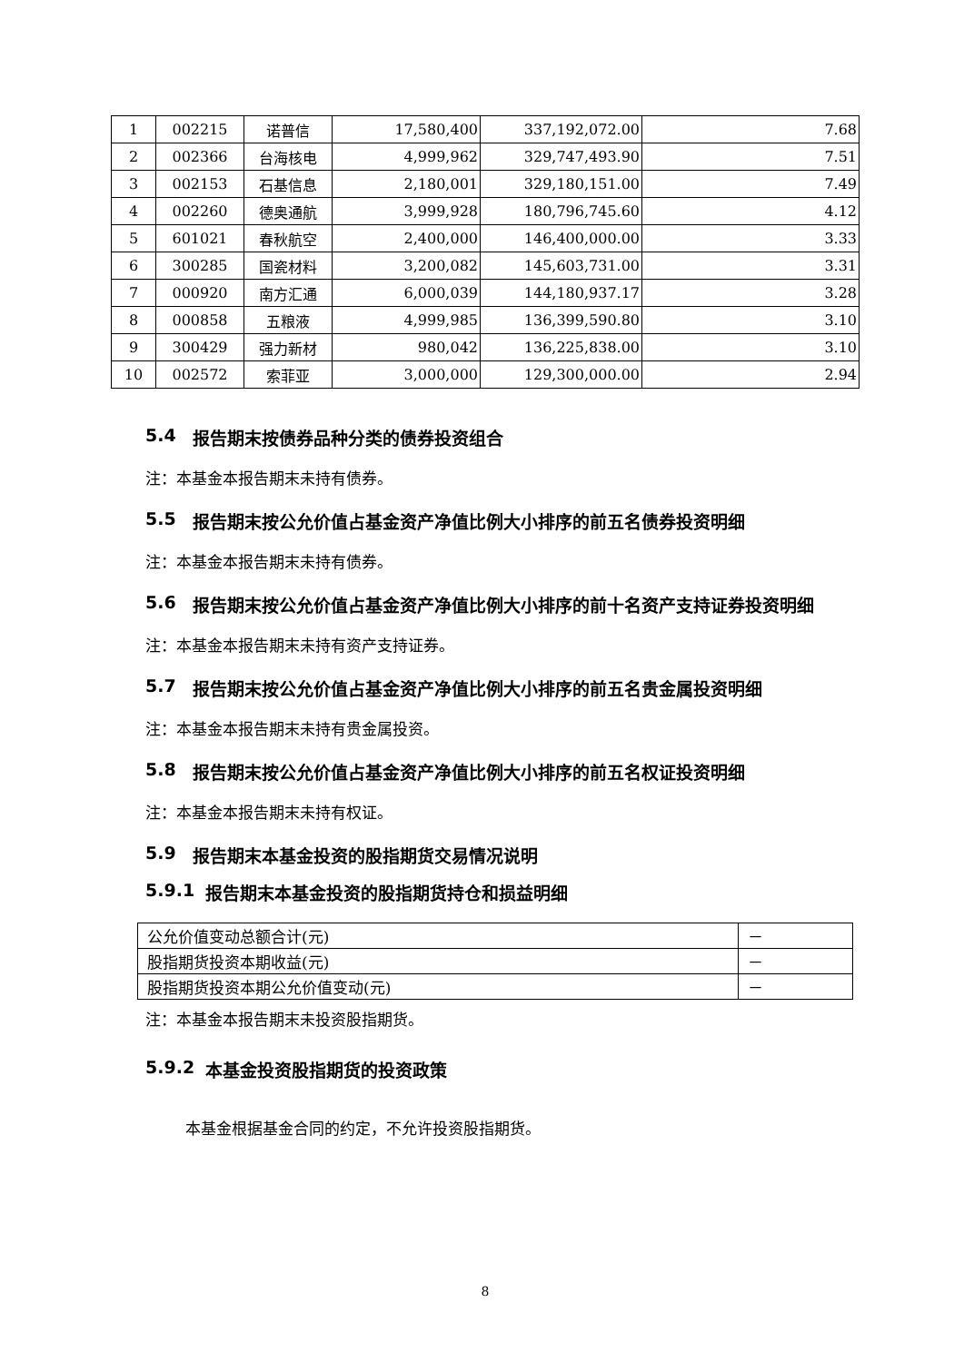| 1 | 002215 | 诺普信 | 17,580,400 | 337,192,072.00 | 7.68 |
| 2 | 002366 | 台海核电 | 4,999,962 | 329,747,493.90 | 7.51 |
| 3 | 002153 | 石基信息 | 2,180,001 | 329,180,151.00 | 7.49 |
| 4 | 002260 | 德奥通航 | 3,999,928 | 180,796,745.60 | 4.12 |
| 5 | 601021 | 春秋航空 | 2,400,000 | 146,400,000.00 | 3.33 |
| 6 | 300285 | 国瓷材料 | 3,200,082 | 145,603,731.00 | 3.31 |
| 7 | 000920 | 南方汇通 | 6,000,039 | 144,180,937.17 | 3.28 |
| 8 | 000858 | 五粮液 | 4,999,985 | 136,399,590.80 | 3.10 |
| 9 | 300429 | 强力新材 | 980,042 | 136,225,838.00 | 3.10 |
| 10 | 002572 | 索菲亚 | 3,000,000 | 129,300,000.00 | 2.94 |
5.4 报告期末按债券品种分类的债券投资组合
注：本基金本报告期末未持有债券。
5.5 报告期末按公允价值占基金资产净值比例大小排序的前五名债券投资明细
注：本基金本报告期末未持有债券。
5.6 报告期末按公允价值占基金资产净值比例大小排序的前十名资产支持证券投资明细
注：本基金本报告期末未持有资产支持证券。
5.7 报告期末按公允价值占基金资产净值比例大小排序的前五名贵金属投资明细
注：本基金本报告期末未持有贵金属投资。
5.8 报告期末按公允价值占基金资产净值比例大小排序的前五名权证投资明细
注：本基金本报告期末未持有权证。
5.9 报告期末本基金投资的股指期货交易情况说明
5.9.1 报告期末本基金投资的股指期货持仓和损益明细
| 公允价值变动总额合计(元) | － |
| 股指期货投资本期收益(元) | － |
| 股指期货投资本期公允价值变动(元) | － |
注：本基金本报告期末未投资股指期货。
5.9.2 本基金投资股指期货的投资政策
本基金根据基金合同的约定，不允许投资股指期货。
8